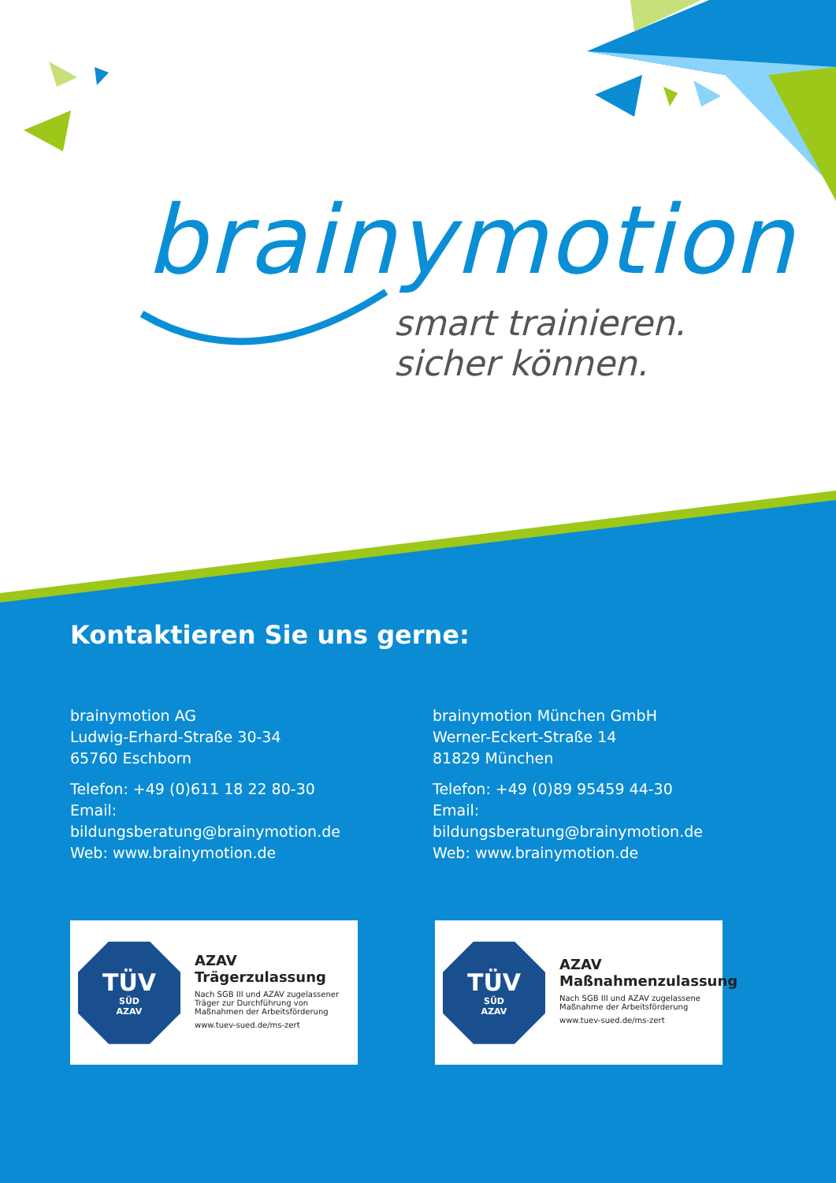brainymotion
smart trainieren.
sicher können.
Kontaktieren Sie uns gerne:
brainymotion AG
Ludwig-Erhard-Straße 30-34
65760 Eschborn
Telefon: +49 (0)611 18 22 80-30
Email: bildungsberatung@brainymotion.de
Web: www.brainymotion.de
brainymotion München GmbH
Werner-Eckert-Straße 14
81829 München
Telefon: +49 (0)89 95459 44-30
Email: bildungsberatung@brainymotion.de
Web: www.brainymotion.de
TÜV
SÜD
AZAV
AZAV
Trägerzulassung
Nach SGB III und AZAV zugelassener Träger zur Durchführung von Maßnahmen der Arbeitsförderung
www.tuev-sued.de/ms-zert
TÜV
SÜD
AZAV
AZAV
Maßnahmenzulassung
Nach SGB III und AZAV zugelassene Maßnahme der Arbeitsförderung
www.tuev-sued.de/ms-zert